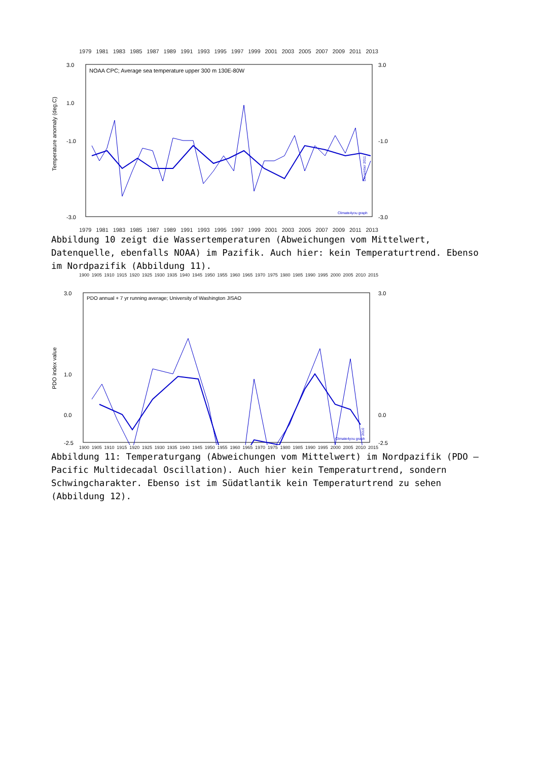1979 1981 1983 1985 1987 1989 1991 1993 1995 1997 1999 2001 2003 2005 2007 2009 2011 2013
NOAA CPC; Average sea temperature upper 300 m 130E-80W
Temperature anomaly (deg.C)
3.0
1.0
-1.0
-3.0
3.0
-1.0
-3.0
Climate4you graph
December 2011
1979 1981 1983 1985 1987 1989 1991 1993 1995 1997 1999 2001 2003 2005 2007 2009 2011 2013
Abbildung 10 zeigt die Wassertemperaturen (Abweichungen vom Mittelwert, Datenquelle, ebenfalls NOAA) im Pazifik. Auch hier: kein Temperaturtrend. Ebenso im Nordpazifik (Abbildung 11).
1900 1905 1910 1915 1920 1925 1930 1935 1940 1945 1950 1955 1960 1965 1970 1975 1980 1985 1990 1995 2000 2005 2010 2015
PDO annual + 7 yr running average; University of Washington JISAO
PDO index value
3.0
1.0
0.0
-2.5
3.0
0.0
-2.5
Climate4you graph
2010
1900 1905 1910 1915 1920 1925 1930 1935 1940 1945 1950 1955 1960 1965 1970 1975 1980 1985 1990 1995 2000 2005 2010 2015
Abbildung 11: Temperaturgang (Abweichungen vom Mittelwert) im Nordpazifik (PDO – Pacific Multidecadal Oscillation). Auch hier kein Temperaturtrend, sondern Schwingcharakter. Ebenso ist im Südatlantik kein Temperaturtrend zu sehen (Abbildung 12).